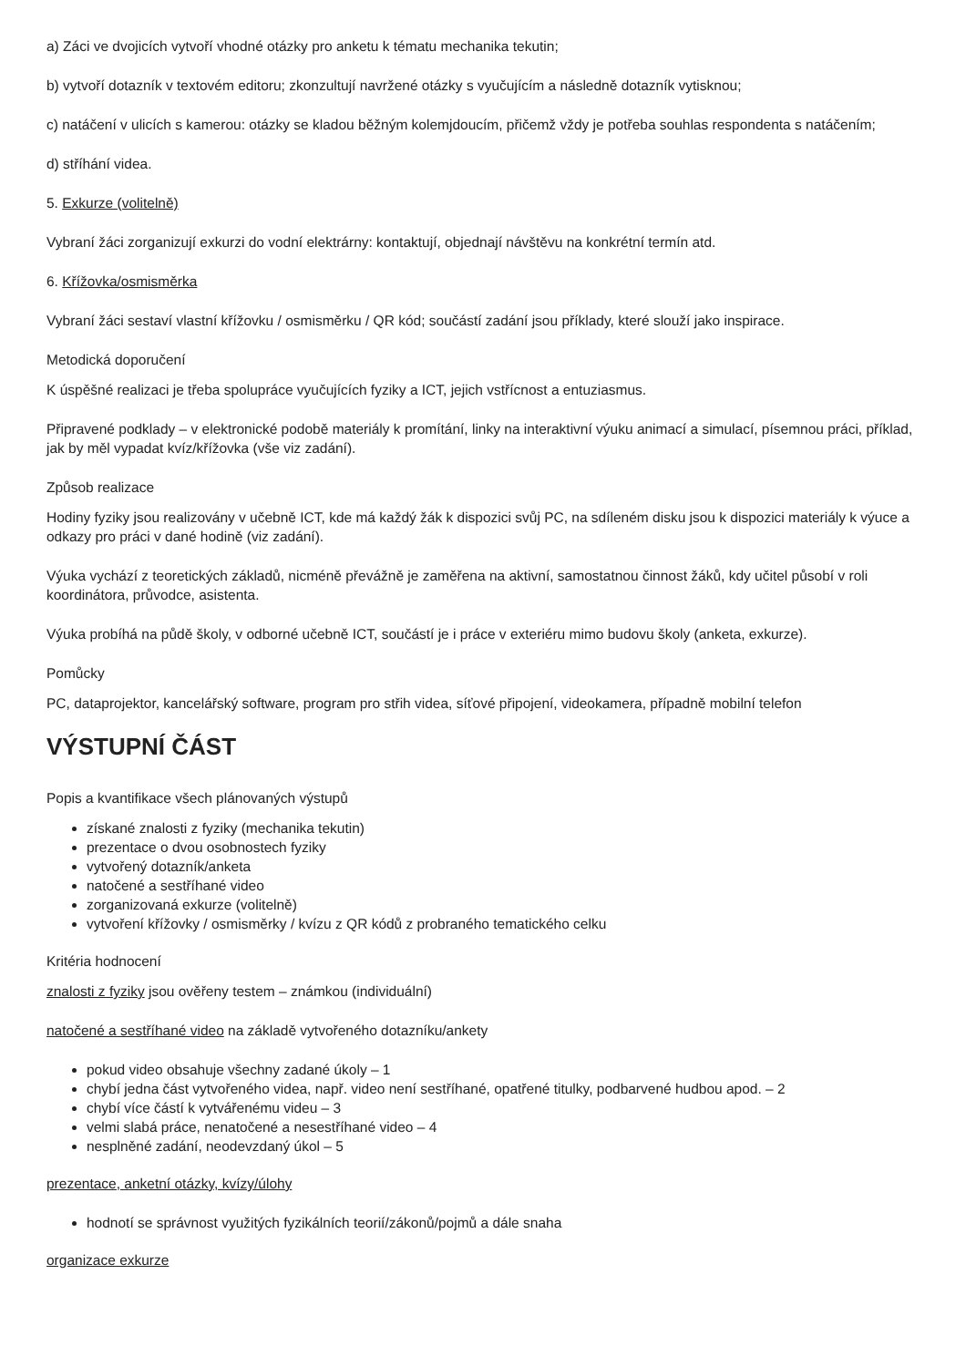a) Záci ve dvojicích vytvoří vhodné otázky pro anketu k tématu mechanika tekutin;
b) vytvoří dotazník v textovém editoru; zkonzultují navržené otázky s vyučujícím a následně dotazník vytisknou;
c) natáčení v ulicích s kamerou: otázky se kladou běžným kolemjdoucím, přičemž vždy je potřeba souhlas respondenta s natáčením;
d) stříhání videa.
5. Exkurze (volitelně)
Vybraní žáci zorganizují exkurzi do vodní elektrárny: kontaktují, objednají návštěvu na konkrétní termín atd.
6. Křížovka/osmisměrka
Vybraní žáci sestaví vlastní křížovku / osmisměrku / QR kód; součástí zadání jsou příklady, které slouží jako inspirace.
Metodická doporučení
K úspěšné realizaci je třeba spolupráce vyučujících fyziky a ICT, jejich vstřícnost a entuziasmus.
Připravené podklady – v elektronické podobě materiály k promítání, linky na interaktivní výuku animací a simulací, písemnou práci, příklad, jak by měl vypadat kvíz/křížovka (vše viz zadání).
Způsob realizace
Hodiny fyziky jsou realizovány v učebně ICT, kde má každý žák k dispozici svůj PC, na sdíleném disku jsou k dispozici materiály k výuce a odkazy pro práci v dané hodině (viz zadání).
Výuka vychází z teoretických základů, nicméně převážně je zaměřena na aktivní, samostatnou činnost žáků, kdy učitel působí v roli koordinátora, průvodce, asistenta.
Výuka probíhá na půdě školy, v odborné učebně ICT, součástí je i práce v exteriéru mimo budovu školy (anketa, exkurze).
Pomůcky
PC, dataprojektor, kancelářský software, program pro střih videa, síťové připojení, videokamera, případně mobilní telefon
VÝSTUPNÍ ČÁST
Popis a kvantifikace všech plánovaných výstupů
získané znalosti z fyziky (mechanika tekutin)
prezentace o dvou osobnostech fyziky
vytvořený dotazník/anketa
natočené a sestříhané video
zorganizovaná exkurze (volitelně)
vytvoření křížovky / osmisměrky / kvízu z QR kódů z probraného tematického celku
Kritéria hodnocení
znalosti z fyziky jsou ověřeny testem – známkou (individuální)
natočené a sestříhané video na základě vytvořeného dotazníku/ankety
pokud video obsahuje všechny zadané úkoly – 1
chybí jedna část vytvořeného videa, např. video není sestříhané, opatřené titulky, podbarvené hudbou apod. – 2
chybí více částí k vytvářenému videu – 3
velmi slabá práce, nenatočené a nesestříhané video – 4
nesplněné zadání, neodevzdaný úkol – 5
prezentace, anketní otázky, kvízy/úlohy
hodnotí se správnost využitých fyzikálních teorií/zákonů/pojmů a dále snaha
organizace exkurze